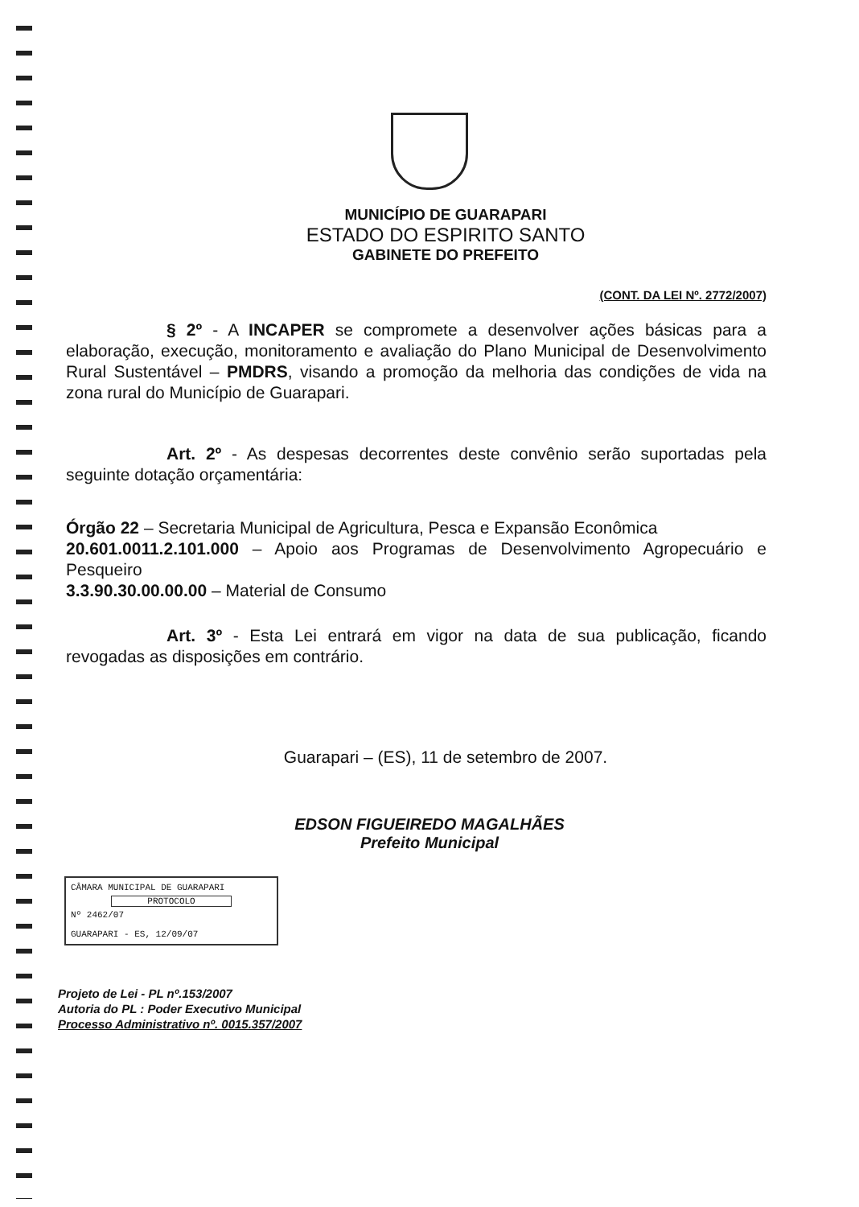MUNICÍPIO DE GUARAPARI
ESTADO DO ESPIRITO SANTO
GABINETE DO PREFEITO
(CONT. DA LEI Nº. 2772/2007)
§ 2º - A INCAPER se compromete a desenvolver ações básicas para a elaboração, execução, monitoramento e avaliação do Plano Municipal de Desenvolvimento Rural Sustentável – PMDRS, visando a promoção da melhoria das condições de vida na zona rural do Município de Guarapari.
Art. 2º - As despesas decorrentes deste convênio serão suportadas pela seguinte dotação orçamentária:
Órgão 22 – Secretaria Municipal de Agricultura, Pesca e Expansão Econômica
20.601.0011.2.101.000 – Apoio aos Programas de Desenvolvimento Agropecuário e Pesqueiro
3.3.90.30.00.00.00 – Material de Consumo
Art. 3º - Esta Lei entrará em vigor na data de sua publicação, ficando revogadas as disposições em contrário.
Guarapari – (ES), 11 de setembro de 2007.
EDSON FIGUEIREDO MAGALHÃES
Prefeito Municipal
CÂMARA MUNICIPAL DE GUARAPARI
PROTOCOLO
Nº 2462/07
GUARAPARI - ES, 12/09/07
Projeto de Lei - PL nº.153/2007
Autoria do PL : Poder Executivo Municipal
Processo Administrativo nº. 0015.357/2007